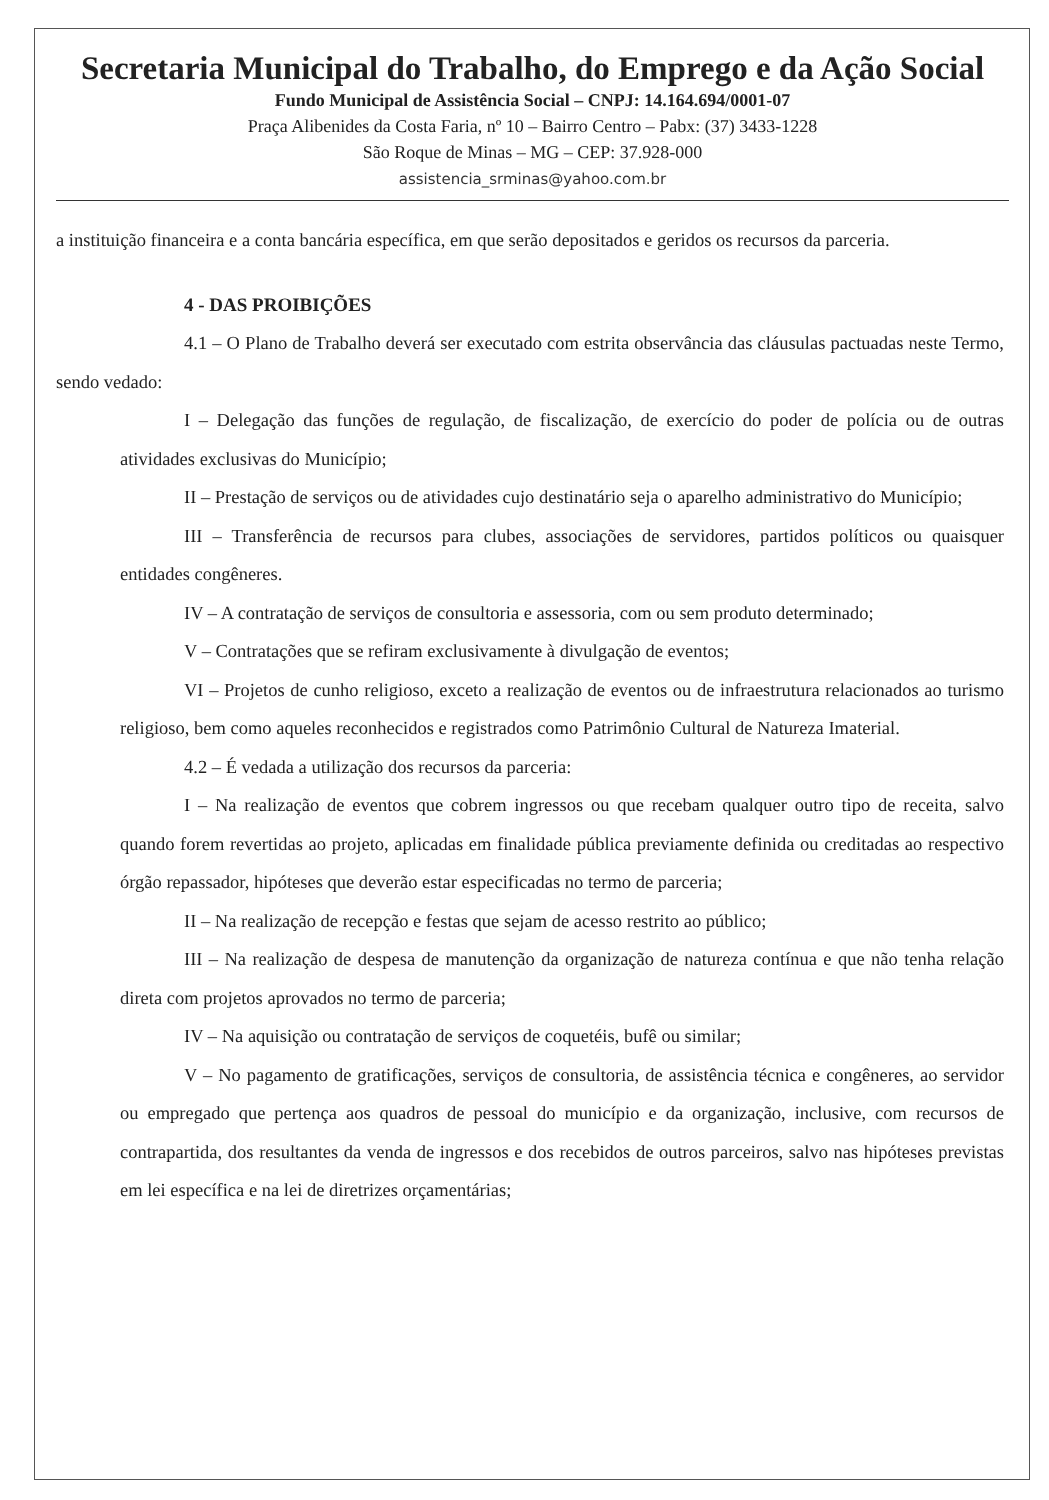Secretaria Municipal do Trabalho, do Emprego e da Ação Social
Fundo Municipal de Assistência Social – CNPJ: 14.164.694/0001-07
Praça Alibenides da Costa Faria, nº 10 – Bairro Centro – Pabx: (37) 3433-1228
São Roque de Minas – MG – CEP: 37.928-000
assistencia_srminas@yahoo.com.br
a instituição financeira e a conta bancária específica, em que serão depositados e geridos os recursos da parceria.
4 - DAS PROIBIÇÕES
4.1 – O Plano de Trabalho deverá ser executado com estrita observância das cláusulas pactuadas neste Termo, sendo vedado:
I – Delegação das funções de regulação, de fiscalização, de exercício do poder de polícia ou de outras atividades exclusivas do Município;
II – Prestação de serviços ou de atividades cujo destinatário seja o aparelho administrativo do Município;
III – Transferência de recursos para clubes, associações de servidores, partidos políticos ou quaisquer entidades congêneres.
IV – A contratação de serviços de consultoria e assessoria, com ou sem produto determinado;
V – Contratações que se refiram exclusivamente à divulgação de eventos;
VI – Projetos de cunho religioso, exceto a realização de eventos ou de infraestrutura relacionados ao turismo religioso, bem como aqueles reconhecidos e registrados como Patrimônio Cultural de Natureza Imaterial.
4.2 – É vedada a utilização dos recursos da parceria:
I – Na realização de eventos que cobrem ingressos ou que recebam qualquer outro tipo de receita, salvo quando forem revertidas ao projeto, aplicadas em finalidade pública previamente definida ou creditadas ao respectivo órgão repassador, hipóteses que deverão estar especificadas no termo de parceria;
II – Na realização de recepção e festas que sejam de acesso restrito ao público;
III – Na realização de despesa de manutenção da organização de natureza contínua e que não tenha relação direta com projetos aprovados no termo de parceria;
IV – Na aquisição ou contratação de serviços de coquetéis, bufê ou similar;
V – No pagamento de gratificações, serviços de consultoria, de assistência técnica e congêneres, ao servidor ou empregado que pertença aos quadros de pessoal do município e da organização, inclusive, com recursos de contrapartida, dos resultantes da venda de ingressos e dos recebidos de outros parceiros, salvo nas hipóteses previstas em lei específica e na lei de diretrizes orçamentárias;